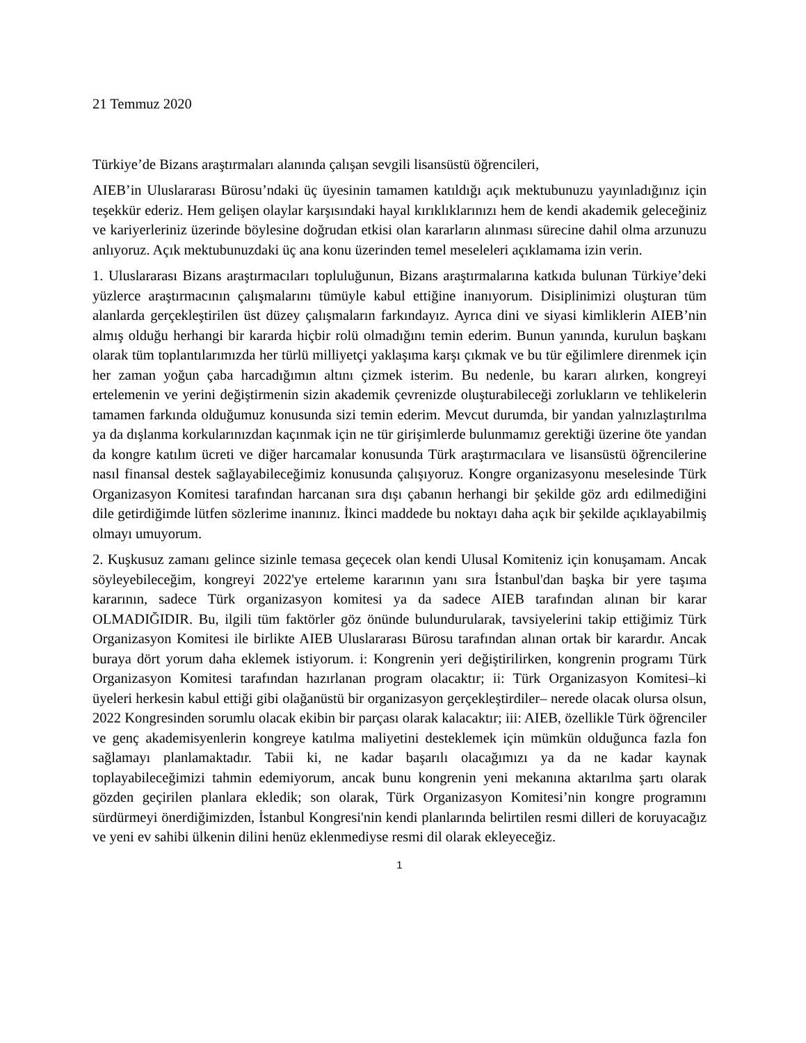21 Temmuz 2020
Türkiye’de Bizans araştırmaları alanında çalışan sevgili lisansüstü öğrencileri,
AIEB’in Uluslararası Bürosu’ndaki üç üyesinin tamamen katıldığı açık mektubunuzu yayınladığınız için teşekkür ederiz. Hem gelişen olaylar karşısındaki hayal kırıklıklarınızı hem de kendi akademik geleceğiniz ve kariyerleriniz üzerinde böylesine doğrudan etkisi olan kararların alınması sürecine dahil olma arzunuzu anlıyoruz. Açık mektubunuzdaki üç ana konu üzerinden temel meseleleri açıklamama izin verin.
1. Uluslararası Bizans araştırmacıları topluluğunun, Bizans araştırmalarına katkıda bulunan Türkiye’deki yüzlerce araştırmacının çalışmalarını tümüyle kabul ettiğine inanıyorum. Disiplinimizi oluşturan tüm alanlarda gerçekleştirilen üst düzey çalışmaların farkındayız. Ayrıca dini ve siyasi kimliklerin AIEB’nin almış olduğu herhangi bir kararda hiçbir rolü olmadığını temin ederim. Bunun yanında, kurulun başkanı olarak tüm toplantılarımızda her türlü milliyetçi yaklaşıma karşı çıkmak ve bu tür eğilimlere direnmek için her zaman yoğun çaba harcadığımın altını çizmek isterim. Bu nedenle, bu kararı alırken, kongreyi ertelemenin ve yerini değiştirmenin sizin akademik çevrenizde oluşturabileceği zorlukların ve tehlikelerin tamamen farkında olduğumuz konusunda sizi temin ederim. Mevcut durumda, bir yandan yalnızlaştırılma ya da dışlanma korkularınızdan kaçınmak için ne tür girişimlerde bulunmamız gerektiği üzerine öte yandan da kongre katılım ücreti ve diğer harcamalar konusunda Türk araştırmacılara ve lisansüstü öğrencilerine nasıl finansal destek sağlayabileceğimiz konusunda çalışıyoruz. Kongre organizasyonu meselesinde Türk Organizasyon Komitesi tarafından harcanan sıra dışı çabanın herhangi bir şekilde göz ardı edilmediğini dile getirdiğimde lütfen sözlerime inanınız. İkinci maddede bu noktayı daha açık bir şekilde açıklayabilmiş olmayı umuyorum.
2. Kuşkusuz zamanı gelince sizinle temasa geçecek olan kendi Ulusal Komiteniz için konuşamam. Ancak söyleyebileceğim, kongreyi 2022'ye erteleme kararının yanı sıra İstanbul'dan başka bir yere taşıma kararının, sadece Türk organizasyon komitesi ya da sadece AIEB tarafından alınan bir karar OLMADIĞIDIR. Bu, ilgili tüm faktörler göz önünde bulundurularak, tavsiyelerini takip ettiğimiz Türk Organizasyon Komitesi ile birlikte AIEB Uluslararası Bürosu tarafından alınan ortak bir karardır. Ancak buraya dört yorum daha eklemek istiyorum. i: Kongrenin yeri değiştirilirken, kongrenin programı Türk Organizasyon Komitesi tarafından hazırlanan program olacaktır; ii: Türk Organizasyon Komitesi–ki üyeleri herkesin kabul ettiği gibi olağanüstü bir organizasyon gerçekleştirdiler– nerede olacak olursa olsun, 2022 Kongresinden sorumlu olacak ekibin bir parçası olarak kalacaktır; iii: AIEB, özellikle Türk öğrenciler ve genç akademisyenlerin kongreye katılma maliyetini desteklemek için mümkün olduğunca fazla fon sağlamayı planlamaktadır. Tabii ki, ne kadar başarılı olacağımızı ya da ne kadar kaynak toplayabileceğimizi tahmin edemiyorum, ancak bunu kongrenin yeni mekanına aktarılma şartı olarak gözden geçirilen planlara ekledik; son olarak, Türk Organizasyon Komitesi’nin kongre programını sürdürmeyi önerdiğimizden, İstanbul Kongresi'nin kendi planlarında belirtilen resmi dilleri de koruyacağız ve yeni ev sahibi ülkenin dilini henüz eklenmediyse resmi dil olarak ekleyeceğiz.
1